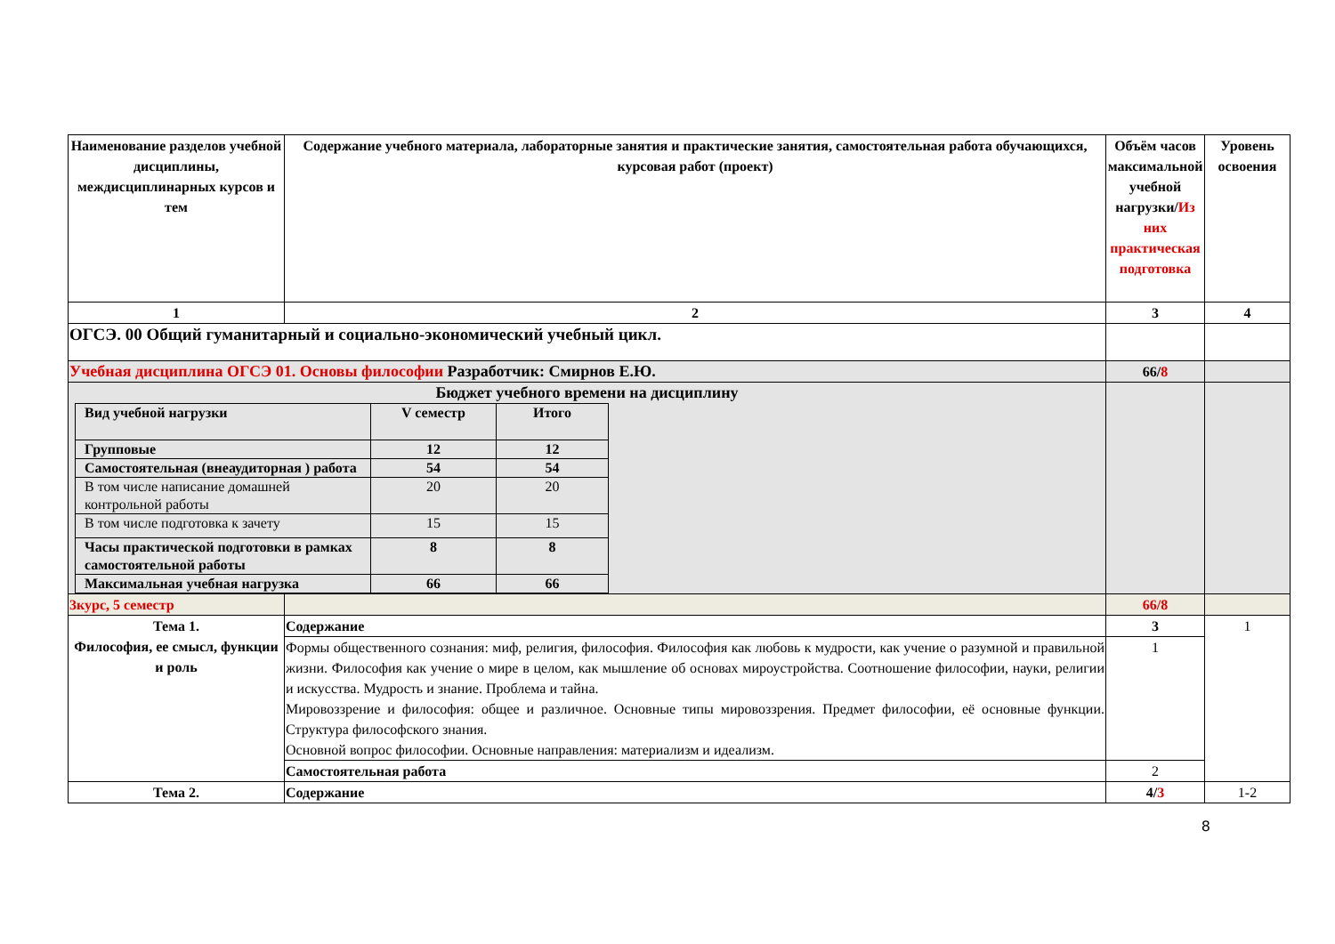| Наименование разделов учебной дисциплины, междисциплинарных курсов и тем | Содержание учебного материала, лабораторные занятия и практические занятия, самостоятельная работа обучающихся, курсовая работ (проект) | Объём часов максимальной учебной нагрузки/ Из них практическая подготовка | Уровень освоения |
| --- | --- | --- | --- |
| 1 | 2 | 3 | 4 |
| ОГСЭ. 00 Общий гуманитарный и социально-экономический учебный цикл. | | | |
| Учебная дисциплина ОГСЭ 01. Основы философии Разработчик: Смирнов Е.Ю. | | 66/ 8 | |
| Бюджет учебного времени на дисциплину / Вид учебной нагрузки / V семестр / Итого / / Групповые / 12 / 12 / / Самостоятельная (внеаудиторная ) работа / 54 / 54 / / В том числе написание домашней контрольной работы / 20 / 20 / / В том числе подготовка к зачету / 15 / 15 / / Часы практической подготовки в рамках самостоятельной работы / 8 / 8 / / Максимальная учебная нагрузка / 66 / 66 / | | | |
| 3курс, 5 семестр | | 66/8 | |
| Тема 1. Философия, ее смысл, функции и роль | Содержание | 3 | 1 |
| | Формы общественного сознания: миф, религия, философия. Философия как любовь к мудрости, как учение о разумной и правильной жизни. Философия как учение о мире в целом, как мышление об основах мироустройства. Соотношение философии, науки, религии и искусства. Мудрость и знание. Проблема и тайна. Мировоззрение и философия: общее и различное. Основные типы мировоззрения. Предмет философии, её основные функции. Структура философского знания. Основной вопрос философии. Основные направления: материализм и идеализм. | 1 | |
| | Самостоятельная работа | 2 | |
| Тема 2. | Содержание | 4/ 3 | 1-2 |
8